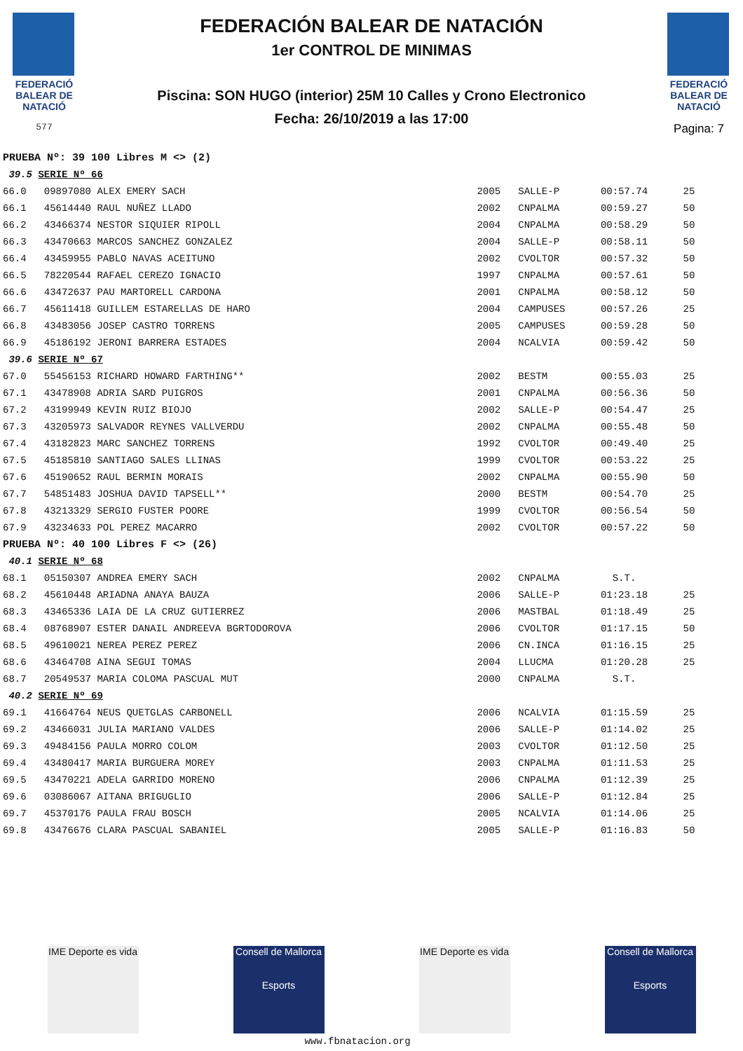FEDERACIÓ BALEAR DE NATACIÓ
577
FEDERACIÓN BALEAR DE NATACIÓN
1er CONTROL DE MINIMAS
Piscina: SON HUGO (interior) 25M 10 Calles y Crono Electronico
Fecha: 26/10/2019 a las 17:00
FEDERACIÓ BALEAR DE NATACIÓ
Pagina: 7
| PRUEBA Nº: 39 100 Libres M <> (2) | | | | | |
| 39.5 SERIE Nº 66 | | | | | |
| 66.0 | 09897080 ALEX EMERY SACH | 2005 | SALLE-P | 00:57.74 | 25 |
| 66.1 | 45614440 RAUL NUÑEZ LLADO | 2002 | CNPALMA | 00:59.27 | 50 |
| 66.2 | 43466374 NESTOR SIQUIER RIPOLL | 2004 | CNPALMA | 00:58.29 | 50 |
| 66.3 | 43470663 MARCOS SANCHEZ GONZALEZ | 2004 | SALLE-P | 00:58.11 | 50 |
| 66.4 | 43459955 PABLO NAVAS ACEITUNO | 2002 | CVOLTOR | 00:57.32 | 50 |
| 66.5 | 78220544 RAFAEL CEREZO IGNACIO | 1997 | CNPALMA | 00:57.61 | 50 |
| 66.6 | 43472637 PAU MARTORELL CARDONA | 2001 | CNPALMA | 00:58.12 | 50 |
| 66.7 | 45611418 GUILLEM ESTARELLAS DE HARO | 2004 | CAMPUSES | 00:57.26 | 25 |
| 66.8 | 43483056 JOSEP CASTRO TORRENS | 2005 | CAMPUSES | 00:59.28 | 50 |
| 66.9 | 45186192 JERONI BARRERA ESTADES | 2004 | NCALVIA | 00:59.42 | 50 |
| 39.6 SERIE Nº 67 | | | | | |
| 67.0 | 55456153 RICHARD HOWARD FARTHING** | 2002 | BESTM | 00:55.03 | 25 |
| 67.1 | 43478908 ADRIA SARD PUIGROS | 2001 | CNPALMA | 00:56.36 | 50 |
| 67.2 | 43199949 KEVIN RUIZ BIOJO | 2002 | SALLE-P | 00:54.47 | 25 |
| 67.3 | 43205973 SALVADOR REYNES VALLVERDU | 2002 | CNPALMA | 00:55.48 | 50 |
| 67.4 | 43182823 MARC SANCHEZ TORRENS | 1992 | CVOLTOR | 00:49.40 | 25 |
| 67.5 | 45185810 SANTIAGO SALES LLINAS | 1999 | CVOLTOR | 00:53.22 | 25 |
| 67.6 | 45190652 RAUL BERMIN MORAIS | 2002 | CNPALMA | 00:55.90 | 50 |
| 67.7 | 54851483 JOSHUA DAVID TAPSELL** | 2000 | BESTM | 00:54.70 | 25 |
| 67.8 | 43213329 SERGIO FUSTER POORE | 1999 | CVOLTOR | 00:56.54 | 50 |
| 67.9 | 43234633 POL PEREZ MACARRO | 2002 | CVOLTOR | 00:57.22 | 50 |
| PRUEBA Nº: 40 100 Libres F <> (26) | | | | | |
| 40.1 SERIE Nº 68 | | | | | |
| 68.1 | 05150307 ANDREA EMERY SACH | 2002 | CNPALMA | S.T. | |
| 68.2 | 45610448 ARIADNA ANAYA BAUZA | 2006 | SALLE-P | 01:23.18 | 25 |
| 68.3 | 43465336 LAIA DE LA CRUZ GUTIERREZ | 2006 | MASTBAL | 01:18.49 | 25 |
| 68.4 | 08768907 ESTER DANAIL ANDREEVA BGRTODOROVA | 2006 | CVOLTOR | 01:17.15 | 50 |
| 68.5 | 49610021 NEREA PEREZ PEREZ | 2006 | CN.INCA | 01:16.15 | 25 |
| 68.6 | 43464708 AINA SEGUI TOMAS | 2004 | LLUCMA | 01:20.28 | 25 |
| 68.7 | 20549537 MARIA COLOMA PASCUAL MUT | 2000 | CNPALMA | S.T. | |
| 40.2 SERIE Nº 69 | | | | | |
| 69.1 | 41664764 NEUS QUETGLAS CARBONELL | 2006 | NCALVIA | 01:15.59 | 25 |
| 69.2 | 43466031 JULIA MARIANO VALDES | 2006 | SALLE-P | 01:14.02 | 25 |
| 69.3 | 49484156 PAULA MORRO COLOM | 2003 | CVOLTOR | 01:12.50 | 25 |
| 69.4 | 43480417 MARIA BURGUERA MOREY | 2003 | CNPALMA | 01:11.53 | 25 |
| 69.5 | 43470221 ADELA GARRIDO MORENO | 2006 | CNPALMA | 01:12.39 | 25 |
| 69.6 | 03086067 AITANA BRIGUGLIO | 2006 | SALLE-P | 01:12.84 | 25 |
| 69.7 | 45370176 PAULA FRAU BOSCH | 2005 | NCALVIA | 01:14.06 | 25 |
| 69.8 | 43476676 CLARA PASCUAL SABANIEL | 2005 | SALLE-P | 01:16.83 | 50 |
IME Deporte es vida
Consell de Mallorca
Esports
IME Deporte es vida
Consell de Mallorca
Esports
www.fbnatacion.org